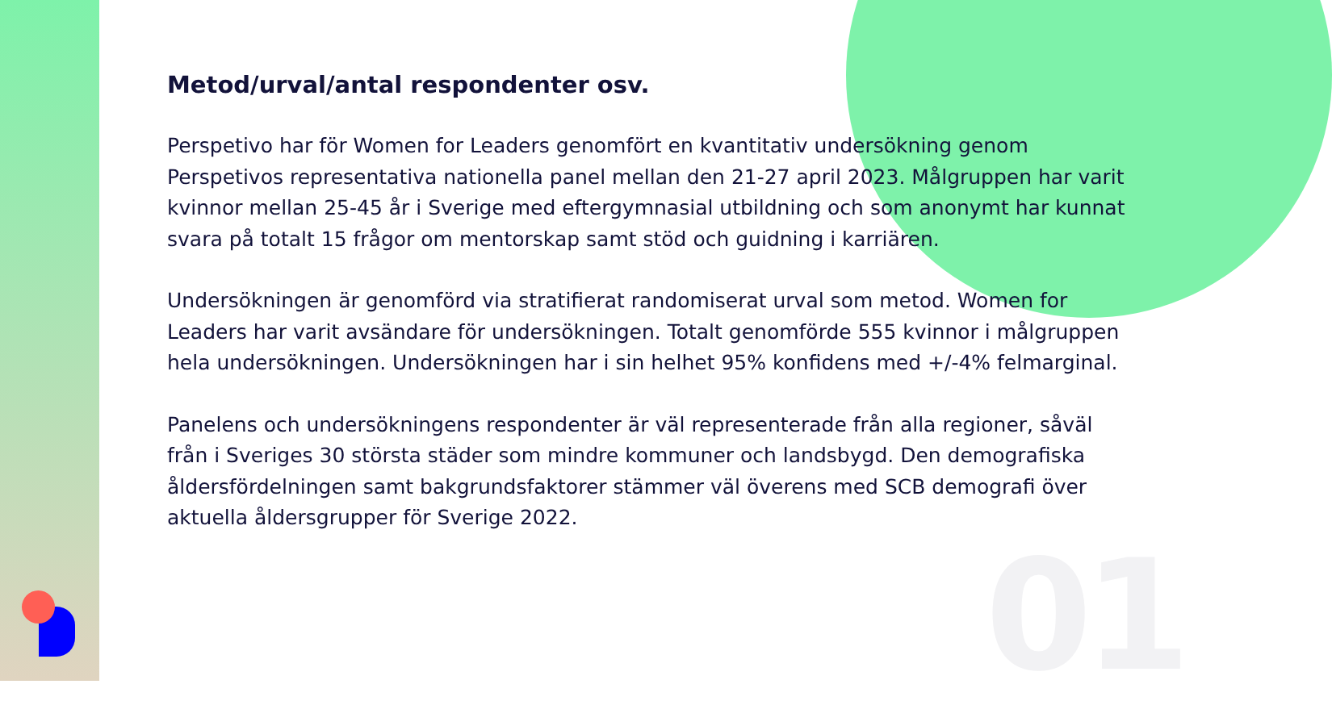01
Metod/urval/antal respondenter osv.
Perspetivo har för Women for Leaders genomfört en kvantitativ undersökning genom Perspetivos representativa nationella panel mellan den 21-27 april 2023. Målgruppen har varit kvinnor mellan 25-45 år i Sverige med eftergymnasial utbildning och som anonymt har kunnat svara på totalt 15 frågor om mentorskap samt stöd och guidning i karriären.
Undersökningen är genomförd via stratifierat randomiserat urval som metod. Women for Leaders har varit avsändare för undersökningen. Totalt genomförde 555 kvinnor i målgruppen hela undersökningen. Undersökningen har i sin helhet 95% konfidens med +/-4% felmarginal.
Panelens och undersökningens respondenter är väl representerade från alla regioner, såväl från i Sveriges 30 största städer som mindre kommuner och landsbygd. Den demografiska åldersfördelningen samt bakgrundsfaktorer stämmer väl överens med SCB demografi över aktuella åldersgrupper för Sverige 2022.